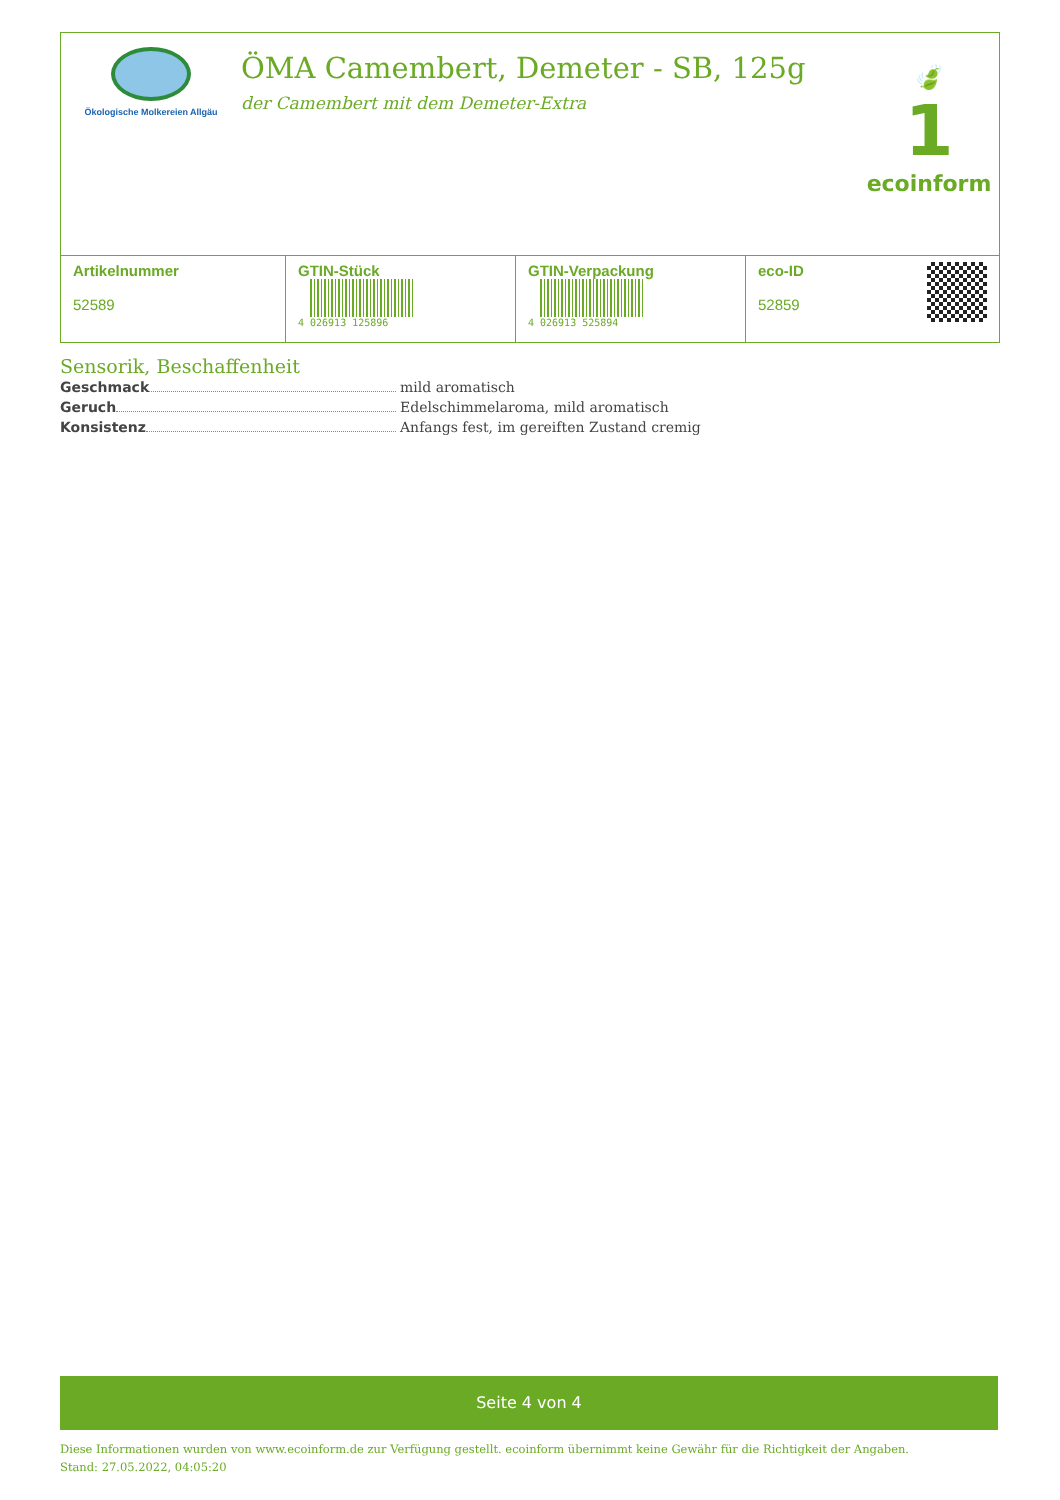Ökologische Molkereien Allgäu
ÖMA Camembert, Demeter - SB, 125g
der Camembert mit dem Demeter-Extra
🍃
1
ecoinform
| Artikelnummer 52589 | GTIN-Stück 4 026913 125896 | GTIN-Verpackung 4 026913 525894 | eco-ID 52859 |
Sensorik, Beschaffenheit
Geschmack mild aromatisch
Geruch Edelschimmelaroma, mild aromatisch
Konsistenz Anfangs fest, im gereiften Zustand cremig
Seite 4 von 4
Diese Informationen wurden von www.ecoinform.de zur Verfügung gestellt. ecoinform übernimmt keine Gewähr für die Richtigkeit der Angaben.
Stand: 27.05.2022, 04:05:20